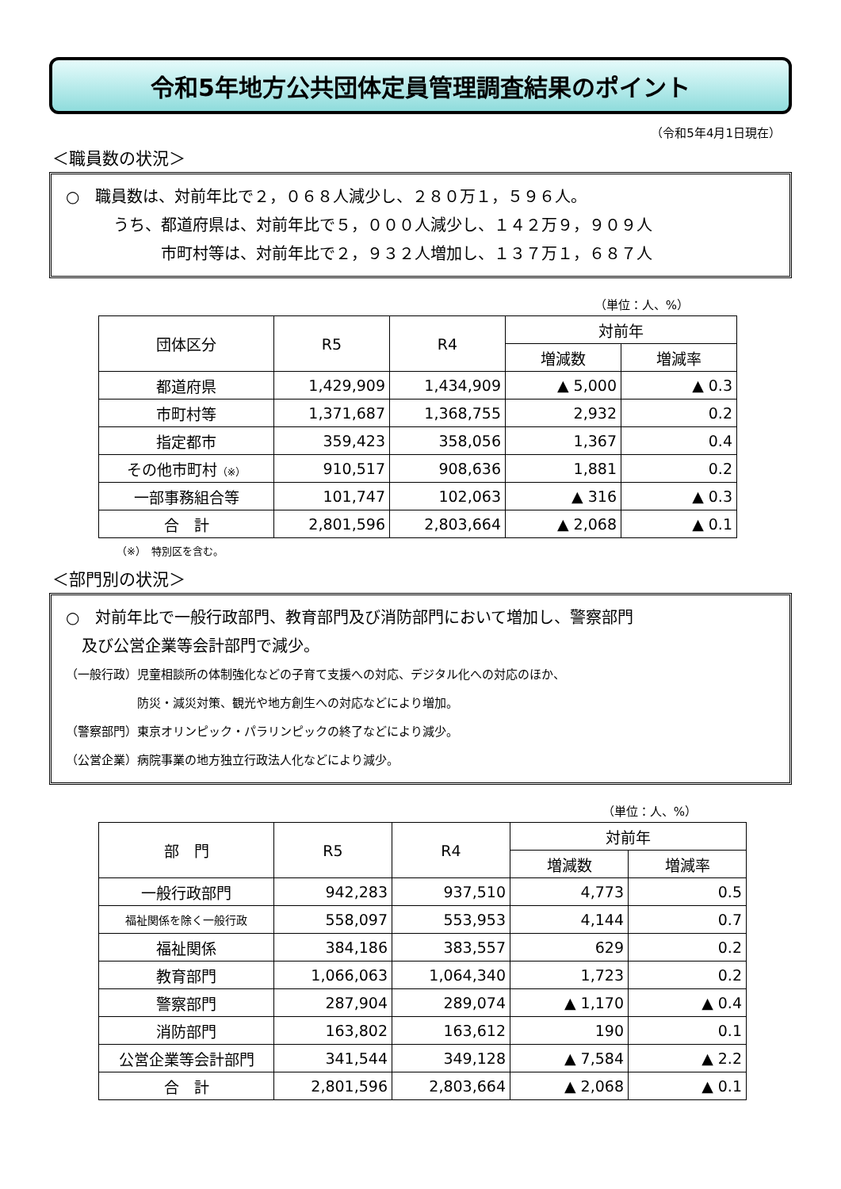令和5年地方公共団体定員管理調査結果のポイント
（令和5年4月1日現在）
＜職員数の状況＞
○　職員数は、対前年比で２，０６８人減少し、２８０万１，５９６人。
　　　うち、都道府県は、対前年比で５，０００人減少し、１４２万９，９０９人
　　　　　　市町村等は、対前年比で２，９３２人増加し、１３７万１，６８７人
（単位：人、%）
| 団体区分 | R5 | R4 | 対前年 | |
| --- | --- | --- | --- | --- |
| | | | 増減数 | 増減率 |
| 都道府県 | 1,429,909 | 1,434,909 | ▲ 5,000 | ▲ 0.3 |
| 市町村等 | 1,371,687 | 1,368,755 | 2,932 | 0.2 |
| 指定都市 | 359,423 | 358,056 | 1,367 | 0.4 |
| その他市町村 （※） | 910,517 | 908,636 | 1,881 | 0.2 |
| 一部事務組合等 | 101,747 | 102,063 | ▲ 316 | ▲ 0.3 |
| 合 計 | 2,801,596 | 2,803,664 | ▲ 2,068 | ▲ 0.1 |
（※）　特別区を含む。
＜部門別の状況＞
○　対前年比で一般行政部門、教育部門及び消防部門において増加し、警察部門
　及び公営企業等会計部門で減少。
（一般行政）児童相談所の体制強化などの子育て支援への対応、デジタル化への対応のほか、
　　　　　　防災・減災対策、観光や地方創生への対応などにより増加。
（警察部門）東京オリンピック・パラリンピックの終了などにより減少。
（公営企業）病院事業の地方独立行政法人化などにより減少。
（単位：人、%）
| 部 門 | R5 | R4 | 対前年 | |
| --- | --- | --- | --- | --- |
| | | | 増減数 | 増減率 |
| 一般行政部門 | 942,283 | 937,510 | 4,773 | 0.5 |
| 福祉関係を除く一般行政 | 558,097 | 553,953 | 4,144 | 0.7 |
| 福祉関係 | 384,186 | 383,557 | 629 | 0.2 |
| 教育部門 | 1,066,063 | 1,064,340 | 1,723 | 0.2 |
| 警察部門 | 287,904 | 289,074 | ▲ 1,170 | ▲ 0.4 |
| 消防部門 | 163,802 | 163,612 | 190 | 0.1 |
| 公営企業等会計部門 | 341,544 | 349,128 | ▲ 7,584 | ▲ 2.2 |
| 合 計 | 2,801,596 | 2,803,664 | ▲ 2,068 | ▲ 0.1 |